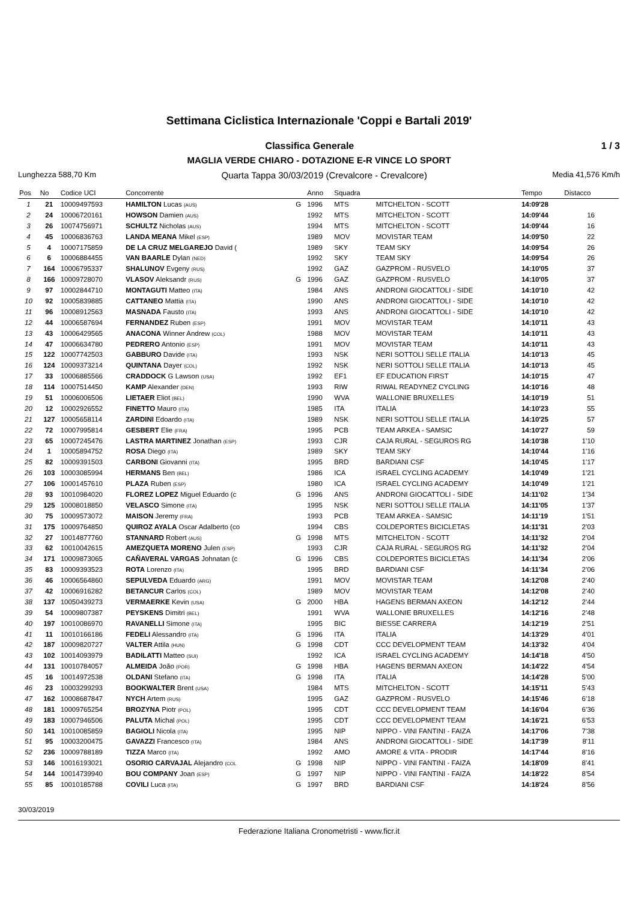Settimana Ciclistica Internazionale 'Coppi e Bartali 2019'
Classifica Generale 1 / 3
MAGLIA VERDE CHIARO - DOTAZIONE E-R VINCE LO SPORT
Lunghezza 588,70 Km Quarta Tappa 30/03/2019 (Crevalcore - Crevalcore) Media 41,576 Km/h
| Pos | No | Codice UCI | Concorrente | | Anno | Squadra | | Tempo | Distacco |
| --- | --- | --- | --- | --- | --- | --- | --- | --- | --- |
| 1 | 21 | 10009497593 | HAMILTON Lucas (AUS) | G | 1996 | MTS | MITCHELTON - SCOTT | 14:09'28 | |
| 2 | 24 | 10006720161 | HOWSON Damien (AUS) | | 1992 | MTS | MITCHELTON - SCOTT | 14:09'44 | 16 |
| 3 | 26 | 10074756971 | SCHULTZ Nicholas (AUS) | | 1994 | MTS | MITCHELTON - SCOTT | 14:09'44 | 16 |
| 4 | 45 | 10006836763 | LANDA MEANA Mikel (ESP) | | 1989 | MOV | MOVISTAR TEAM | 14:09'50 | 22 |
| 5 | 4 | 10007175859 | DE LA CRUZ MELGAREJO David ( | | 1989 | SKY | TEAM SKY | 14:09'54 | 26 |
| 6 | 6 | 10006884455 | VAN BAARLE Dylan (NED) | | 1992 | SKY | TEAM SKY | 14:09'54 | 26 |
| 7 | 164 | 10006795337 | SHALUNOV Evgeny (RUS) | | 1992 | GAZ | GAZPROM - RUSVELO | 14:10'05 | 37 |
| 8 | 166 | 10009728070 | VLASOV Aleksandr (RUS) | G | 1996 | GAZ | GAZPROM - RUSVELO | 14:10'05 | 37 |
| 9 | 97 | 10002844710 | MONTAGUTI Matteo (ITA) | | 1984 | ANS | ANDRONI GIOCATTOLI - SIDE | 14:10'10 | 42 |
| 10 | 92 | 10005839885 | CATTANEO Mattia (ITA) | | 1990 | ANS | ANDRONI GIOCATTOLI - SIDE | 14:10'10 | 42 |
| 11 | 96 | 10008912563 | MASNADA Fausto (ITA) | | 1993 | ANS | ANDRONI GIOCATTOLI - SIDE | 14:10'10 | 42 |
| 12 | 44 | 10006587694 | FERNANDEZ Ruben (ESP) | | 1991 | MOV | MOVISTAR TEAM | 14:10'11 | 43 |
| 13 | 43 | 10006429565 | ANACONA Winner Andrew (COL) | | 1988 | MOV | MOVISTAR TEAM | 14:10'11 | 43 |
| 14 | 47 | 10006634780 | PEDRERO Antonio (ESP) | | 1991 | MOV | MOVISTAR TEAM | 14:10'11 | 43 |
| 15 | 122 | 10007742503 | GABBURO Davide (ITA) | | 1993 | NSK | NERI SOTTOLI SELLE ITALIA | 14:10'13 | 45 |
| 16 | 124 | 10009373214 | QUINTANA Dayer (COL) | | 1992 | NSK | NERI SOTTOLI SELLE ITALIA | 14:10'13 | 45 |
| 17 | 33 | 10006885566 | CRADDOCK G Lawson (USA) | | 1992 | EF1 | EF EDUCATION FIRST | 14:10'15 | 47 |
| 18 | 114 | 10007514450 | KAMP Alexander (DEN) | | 1993 | RIW | RIWAL READYNEZ CYCLING | 14:10'16 | 48 |
| 19 | 51 | 10006006506 | LIETAER Eliot (BEL) | | 1990 | WVA | WALLONIE BRUXELLES | 14:10'19 | 51 |
| 20 | 12 | 10002926552 | FINETTO Mauro (ITA) | | 1985 | ITA | ITALIA | 14:10'23 | 55 |
| 21 | 127 | 10005658114 | ZARDINI Edoardo (ITA) | | 1989 | NSK | NERI SOTTOLI SELLE ITALIA | 14:10'25 | 57 |
| 22 | 72 | 10007995814 | GESBERT Elie (FRA) | | 1995 | PCB | TEAM ARKEA - SAMSIC | 14:10'27 | 59 |
| 23 | 65 | 10007245476 | LASTRA MARTINEZ Jonathan (ESP) | | 1993 | CJR | CAJA RURAL - SEGUROS RG | 14:10'38 | 1'10 |
| 24 | 1 | 10005894752 | ROSA Diego (ITA) | | 1989 | SKY | TEAM SKY | 14:10'44 | 1'16 |
| 25 | 82 | 10009391503 | CARBONI Giovanni (ITA) | | 1995 | BRD | BARDIANI CSF | 14:10'45 | 1'17 |
| 26 | 103 | 10003085994 | HERMANS Ben (BEL) | | 1986 | ICA | ISRAEL CYCLING ACADEMY | 14:10'49 | 1'21 |
| 27 | 106 | 10001457610 | PLAZA Ruben (ESP) | | 1980 | ICA | ISRAEL CYCLING ACADEMY | 14:10'49 | 1'21 |
| 28 | 93 | 10010984020 | FLOREZ LOPEZ Miguel Eduardo (c | G | 1996 | ANS | ANDRONI GIOCATTOLI - SIDE | 14:11'02 | 1'34 |
| 29 | 125 | 10008018850 | VELASCO Simone (ITA) | | 1995 | NSK | NERI SOTTOLI SELLE ITALIA | 14:11'05 | 1'37 |
| 30 | 75 | 10009573072 | MAISON Jeremy (FRA) | | 1993 | PCB | TEAM ARKEA - SAMSIC | 14:11'19 | 1'51 |
| 31 | 175 | 10009764850 | QUIROZ AYALA Oscar Adalberto (co | | 1994 | CBS | COLDEPORTES BICICLETAS | 14:11'31 | 2'03 |
| 32 | 27 | 10014877760 | STANNARD Robert (AUS) | G | 1998 | MTS | MITCHELTON - SCOTT | 14:11'32 | 2'04 |
| 33 | 62 | 10010042615 | AMEZQUETA MORENO Julen (ESP) | | 1993 | CJR | CAJA RURAL - SEGUROS RG | 14:11'32 | 2'04 |
| 34 | 171 | 10009873065 | CAÑAVERAL VARGAS Johnatan (c | G | 1996 | CBS | COLDEPORTES BICICLETAS | 14:11'34 | 2'06 |
| 35 | 83 | 10009393523 | ROTA Lorenzo (ITA) | | 1995 | BRD | BARDIANI CSF | 14:11'34 | 2'06 |
| 36 | 46 | 10006564860 | SEPULVEDA Eduardo (ARG) | | 1991 | MOV | MOVISTAR TEAM | 14:12'08 | 2'40 |
| 37 | 42 | 10006916282 | BETANCUR Carlos (COL) | | 1989 | MOV | MOVISTAR TEAM | 14:12'08 | 2'40 |
| 38 | 137 | 10050439273 | VERMAERKE Kevin (USA) | G | 2000 | HBA | HAGENS BERMAN AXEON | 14:12'12 | 2'44 |
| 39 | 54 | 10009807387 | PEYSKENS Dimitri (BEL) | | 1991 | WVA | WALLONIE BRUXELLES | 14:12'16 | 2'48 |
| 40 | 197 | 10010086970 | RAVANELLI Simone (ITA) | | 1995 | BIC | BIESSE CARRERA | 14:12'19 | 2'51 |
| 41 | 11 | 10010166186 | FEDELI Alessandro (ITA) | G | 1996 | ITA | ITALIA | 14:13'29 | 4'01 |
| 42 | 187 | 10009820727 | VALTER Attila (HUN) | G | 1998 | CDT | CCC DEVELOPMENT TEAM | 14:13'32 | 4'04 |
| 43 | 102 | 10014093979 | BADILATTI Matteo (SUI) | | 1992 | ICA | ISRAEL CYCLING ACADEMY | 14:14'18 | 4'50 |
| 44 | 131 | 10010784057 | ALMEIDA João (POR) | G | 1998 | HBA | HAGENS BERMAN AXEON | 14:14'22 | 4'54 |
| 45 | 16 | 10014972538 | OLDANI Stefano (ITA) | G | 1998 | ITA | ITALIA | 14:14'28 | 5'00 |
| 46 | 23 | 10003299293 | BOOKWALTER Brent (USA) | | 1984 | MTS | MITCHELTON - SCOTT | 14:15'11 | 5'43 |
| 47 | 162 | 10008687847 | NYCH Artem (RUS) | | 1995 | GAZ | GAZPROM - RUSVELO | 14:15'46 | 6'18 |
| 48 | 181 | 10009765254 | BROZYNA Piotr (POL) | | 1995 | CDT | CCC DEVELOPMENT TEAM | 14:16'04 | 6'36 |
| 49 | 183 | 10007946506 | PALUTA Michal (POL) | | 1995 | CDT | CCC DEVELOPMENT TEAM | 14:16'21 | 6'53 |
| 50 | 141 | 10010085859 | BAGIOLI Nicola (ITA) | | 1995 | NIP | NIPPO - VINI FANTINI - FAIZA | 14:17'06 | 7'38 |
| 51 | 95 | 10003200475 | GAVAZZI Francesco (ITA) | | 1984 | ANS | ANDRONI GIOCATTOLI - SIDE | 14:17'39 | 8'11 |
| 52 | 236 | 10009788189 | TIZZA Marco (ITA) | | 1992 | AMO | AMORE & VITA - PRODIR | 14:17'44 | 8'16 |
| 53 | 146 | 10016193021 | OSORIO CARVAJAL Alejandro (COL | G | 1998 | NIP | NIPPO - VINI FANTINI - FAIZA | 14:18'09 | 8'41 |
| 54 | 144 | 10014739940 | BOU COMPANY Joan (ESP) | G | 1997 | NIP | NIPPO - VINI FANTINI - FAIZA | 14:18'22 | 8'54 |
| 55 | 85 | 10010185788 | COVILI Luca (ITA) | G | 1997 | BRD | BARDIANI CSF | 14:18'24 | 8'56 |
30/03/2019
Federazione Italiana Cronometristi - www.ficr.it